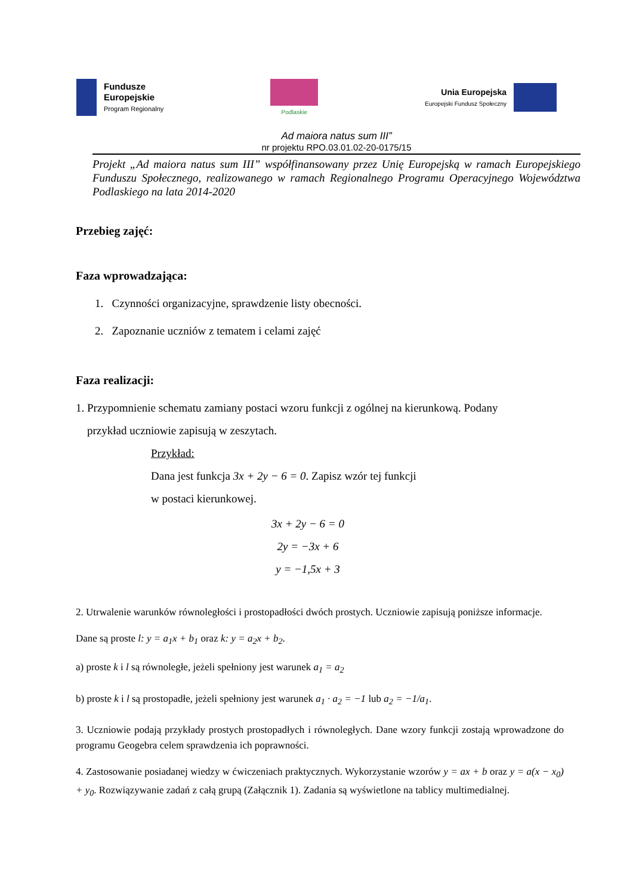Fundusze
Europejskie
Program Regionalny
Podlaskie
Unia Europejska
Europejski Fundusz Społeczny
Ad maiora natus sum III”
nr projektu RPO.03.01.02-20-0175/15
Projekt „Ad maiora natus sum III” współfinansowany przez Unię Europejską w ramach Europejskiego Funduszu Społecznego, realizowanego w ramach Regionalnego Programu Operacyjnego Województwa Podlaskiego na lata 2014-2020
Przebieg zajęć:
Faza wprowadzająca:
1. Czynności organizacyjne, sprawdzenie listy obecności.
2. Zapoznanie uczniów z tematem i celami zajęć
Faza realizacji:
1. Przypomnienie schematu zamiany postaci wzoru funkcji z ogólnej na kierunkową. Podany
przykład uczniowie zapisują w zeszytach.
Przykład:
Dana jest funkcja 3x + 2y − 6 = 0. Zapisz wzór tej funkcji
w postaci kierunkowej.
3x + 2y − 6 = 0
2y = −3x + 6
y = −1,5x + 3
2. Utrwalenie warunków równoległości i prostopadłości dwóch prostych. Uczniowie zapisują poniższe informacje.
Dane są proste l: y = a<sub>1</sub>x + b<sub>1</sub> oraz k: y = a<sub>2</sub>x + b<sub>2</sub>.
a) proste k i l są równoległe, jeżeli spełniony jest warunek a<sub>1</sub> = a<sub>2</sub>
b) proste k i l są prostopadłe, jeżeli spełniony jest warunek a<sub>1</sub> · a<sub>2</sub> = −1 lub a<sub>2</sub> = −1/a<sub>1</sub>.
3. Uczniowie podają przykłady prostych prostopadłych i równoległych. Dane wzory funkcji zostają wprowadzone do programu Geogebra celem sprawdzenia ich poprawności.
4. Zastosowanie posiadanej wiedzy w ćwiczeniach praktycznych. Wykorzystanie wzorów y = ax + b oraz y = a(x − x<sub>0</sub>) + y<sub>0</sub>. Rozwiązywanie zadań z całą grupą (Załącznik 1). Zadania są wyświetlone na tablicy multimedialnej.